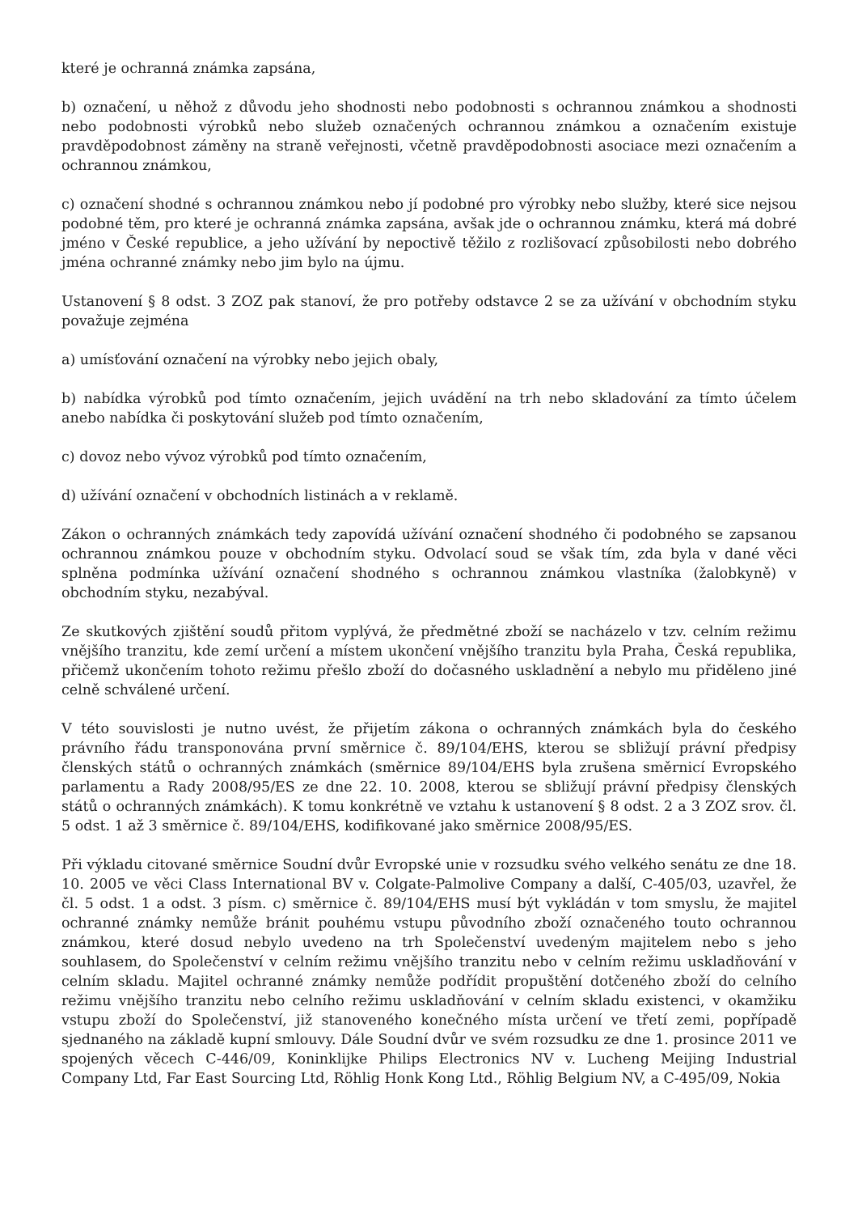které je ochranná známka zapsána,
b) označení, u něhož z důvodu jeho shodnosti nebo podobnosti s ochrannou známkou a shodnosti nebo podobnosti výrobků nebo služeb označených ochrannou známkou a označením existuje pravděpodobnost záměny na straně veřejnosti, včetně pravděpodobnosti asociace mezi označením a ochrannou známkou,
c) označení shodné s ochrannou známkou nebo jí podobné pro výrobky nebo služby, které sice nejsou podobné těm, pro které je ochranná známka zapsána, avšak jde o ochrannou známku, která má dobré jméno v České republice, a jeho užívání by nepoctivě těžilo z rozlišovací způsobilosti nebo dobrého jména ochranné známky nebo jim bylo na újmu.
Ustanovení § 8 odst. 3 ZOZ pak stanoví, že pro potřeby odstavce 2 se za užívání v obchodním styku považuje zejména
a) umísťování označení na výrobky nebo jejich obaly,
b) nabídka výrobků pod tímto označením, jejich uvádění na trh nebo skladování za tímto účelem anebo nabídka či poskytování služeb pod tímto označením,
c) dovoz nebo vývoz výrobků pod tímto označením,
d) užívání označení v obchodních listinách a v reklamě.
Zákon o ochranných známkách tedy zapovídá užívání označení shodného či podobného se zapsanou ochrannou známkou pouze v obchodním styku. Odvolací soud se však tím, zda byla v dané věci splněna podmínka užívání označení shodného s ochrannou známkou vlastníka (žalobkyně) v obchodním styku, nezabýval.
Ze skutkových zjištění soudů přitom vyplývá, že předmětné zboží se nacházelo v tzv. celním režimu vnějšího tranzitu, kde zemí určení a místem ukončení vnějšího tranzitu byla Praha, Česká republika, přičemž ukončením tohoto režimu přešlo zboží do dočasného uskladnění a nebylo mu přiděleno jiné celně schválené určení.
V této souvislosti je nutno uvést, že přijetím zákona o ochranných známkách byla do českého právního řádu transponována první směrnice č. 89/104/EHS, kterou se sbližují právní předpisy členských států o ochranných známkách (směrnice 89/104/EHS byla zrušena směrnicí Evropského parlamentu a Rady 2008/95/ES ze dne 22. 10. 2008, kterou se sbližují právní předpisy členských států o ochranných známkách). K tomu konkrétně ve vztahu k ustanovení § 8 odst. 2 a 3 ZOZ srov. čl. 5 odst. 1 až 3 směrnice č. 89/104/EHS, kodifikované jako směrnice 2008/95/ES.
Při výkladu citované směrnice Soudní dvůr Evropské unie v rozsudku svého velkého senátu ze dne 18. 10. 2005 ve věci Class International BV v. Colgate-Palmolive Company a další, C-405/03, uzavřel, že čl. 5 odst. 1 a odst. 3 písm. c) směrnice č. 89/104/EHS musí být vykládán v tom smyslu, že majitel ochranné známky nemůže bránit pouhému vstupu původního zboží označeného touto ochrannou známkou, které dosud nebylo uvedeno na trh Společenství uvedeným majitelem nebo s jeho souhlasem, do Společenství v celním režimu vnějšího tranzitu nebo v celním režimu uskladňování v celním skladu. Majitel ochranné známky nemůže podřídit propuštění dotčeného zboží do celního režimu vnějšího tranzitu nebo celního režimu uskladňování v celním skladu existenci, v okamžiku vstupu zboží do Společenství, již stanoveného konečného místa určení ve třetí zemi, popřípadě sjednaného na základě kupní smlouvy. Dále Soudní dvůr ve svém rozsudku ze dne 1. prosince 2011 ve spojených věcech C-446/09, Koninklijke Philips Electronics NV v. Lucheng Meijing Industrial Company Ltd, Far East Sourcing Ltd, Röhlig Honk Kong Ltd., Röhlig Belgium NV, a C-495/09, Nokia